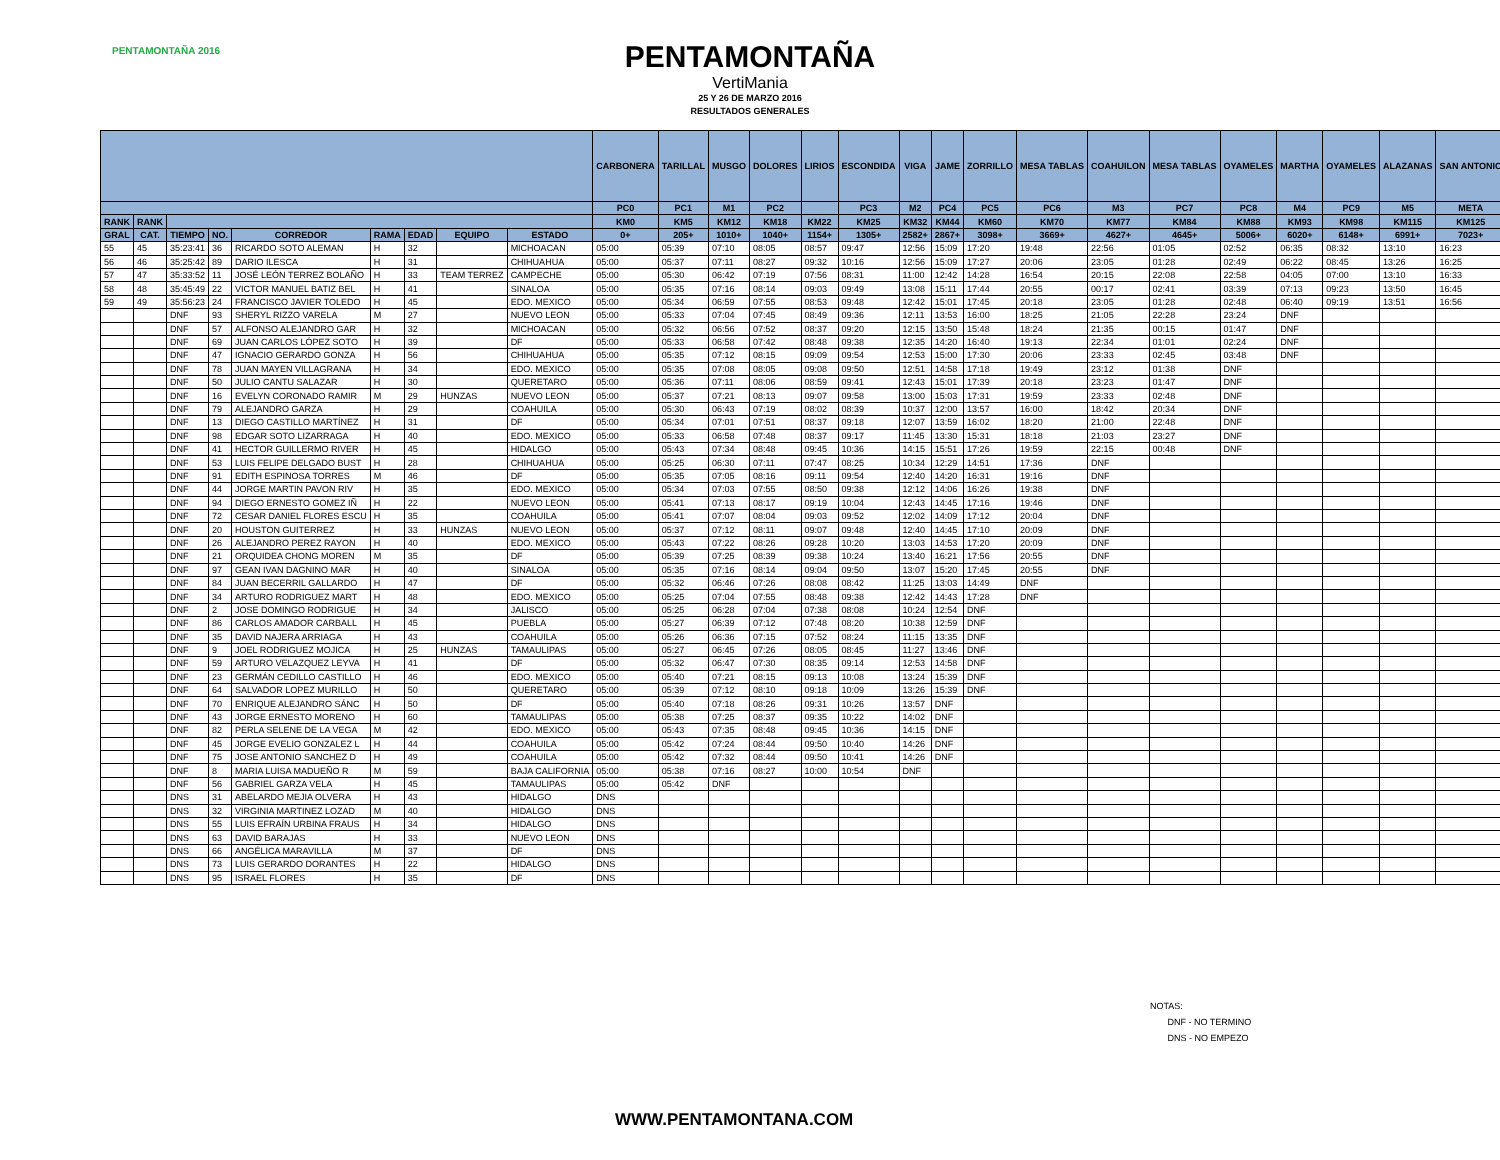PENTAMONTAÑA 2016
PENTAMONTAÑA
VertiMania
25 Y 26 DE MARZO 2016
RESULTADOS GENERALES
| | | | | | | | | | CARBONERA | TARILLAL | MUSGO | DOLORES | LIRIOS | ESCONDIDA | VIGA | JAME | ZORRILLO | MESA TABLAS | COAHUILON | MESA TABLAS | OYAMELES | MARTHA | OYAMELES | ALAZANAS | SAN ANTONIO |
| --- | --- | --- | --- | --- | --- | --- | --- | --- | --- | --- | --- | --- | --- | --- | --- | --- | --- | --- | --- | --- | --- | --- | --- | --- | --- |
| | | | | | | | | | PC0 | PC1 | M1 | PC2 | | PC3 | M2 | PC4 | PC5 | PC6 | M3 | PC7 | PC8 | M4 | PC9 | M5 | META |
| RANK | RANK | | | | | | | | KM0 | KM5 | KM12 | KM18 | KM22 | KM25 | KM32 | KM44 | KM60 | KM70 | KM77 | KM84 | KM88 | KM93 | KM98 | KM115 | KM125 |
| GRAL | CAT. | TIEMPO | NO. | CORREDOR | RAMA | EDAD | EQUIPO | ESTADO | 0+ | 205+ | 1010+ | 1040+ | 1154+ | 1305+ | 2582+ | 2867+ | 3098+ | 3669+ | 4627+ | 4645+ | 5006+ | 6020+ | 6148+ | 6991+ | 7023+ |
| 55 | 45 | 35:23:41 | 36 | RICARDO SOTO ALEMAN | H | 32 | | MICHOACAN | 05:00 | 05:39 | 07:10 | 08:05 | 08:57 | 09:47 | 12:56 | 15:09 | 17:20 | 19:48 | 22:56 | 01:05 | 02:52 | 06:35 | 08:32 | 13:10 | 16:23 |
| 56 | 46 | 35:25:42 | 89 | DARIO ILESCA | H | 31 | | CHIHUAHUA | 05:00 | 05:37 | 07:11 | 08:27 | 09:32 | 10:16 | 12:56 | 15:09 | 17:27 | 20:06 | 23:05 | 01:28 | 02:49 | 06:22 | 08:45 | 13:26 | 16:25 |
| 57 | 47 | 35:33:52 | 11 | JOSÉ LEÓN TERREZ BOLAÑO | H | 33 | TEAM TERREZ | CAMPECHE | 05:00 | 05:30 | 06:42 | 07:19 | 07:56 | 08:31 | 11:00 | 12:42 | 14:28 | 16:54 | 20:15 | 22:08 | 22:58 | 04:05 | 07:00 | 13:10 | 16:33 |
| 58 | 48 | 35:45:49 | 22 | VICTOR MANUEL BATIZ BEL | H | 41 | | SINALOA | 05:00 | 05:35 | 07:16 | 08:14 | 09:03 | 09:49 | 13:08 | 15:11 | 17:44 | 20:55 | 00:17 | 02:41 | 03:39 | 07:13 | 09:23 | 13:50 | 16:45 |
| 59 | 49 | 35:56:23 | 24 | FRANCISCO JAVIER TOLEDO | H | 45 | | EDO. MEXICO | 05:00 | 05:34 | 06:59 | 07:55 | 08:53 | 09:48 | 12:42 | 15:01 | 17:45 | 20:18 | 23:05 | 01:28 | 02:48 | 06:40 | 09:19 | 13:51 | 16:56 |
| | | DNF | 93 | SHERYL RIZZO VARELA | M | 27 | | NUEVO LEON | 05:00 | 05:33 | 07:04 | 07:45 | 08:49 | 09:36 | 12:11 | 13:53 | 16:00 | 18:25 | 21:05 | 22:28 | 23:24 | DNF | | | |
| | | DNF | 57 | ALFONSO ALEJANDRO GAR | H | 32 | | MICHOACAN | 05:00 | 05:32 | 06:56 | 07:52 | 08:37 | 09:20 | 12:15 | 13:50 | 15:48 | 18:24 | 21:35 | 00:15 | 01:47 | DNF | | | |
| | | DNF | 69 | JUAN CARLOS LÓPEZ SOTO | H | 39 | | DF | 05:00 | 05:33 | 06:58 | 07:42 | 08:48 | 09:38 | 12:35 | 14:20 | 16:40 | 19:13 | 22:34 | 01:01 | 02:24 | DNF | | | |
| | | DNF | 47 | IGNACIO GERARDO GONZA | H | 56 | | CHIHUAHUA | 05:00 | 05:35 | 07:12 | 08:15 | 09:09 | 09:54 | 12:53 | 15:00 | 17:30 | 20:06 | 23:33 | 02:45 | 03:48 | DNF | | | |
| | | DNF | 78 | JUAN MAYEN VILLAGRANA | H | 34 | | EDO. MEXICO | 05:00 | 05:35 | 07:08 | 08:05 | 09:08 | 09:50 | 12:51 | 14:58 | 17:18 | 19:49 | 23:12 | 01:38 | DNF | | | | |
| | | DNF | 50 | JULIO CANTU SALAZAR | H | 30 | | QUERETARO | 05:00 | 05:36 | 07:11 | 08:06 | 08:59 | 09:41 | 12:43 | 15:01 | 17:39 | 20:18 | 23:23 | 01:47 | DNF | | | | |
| | | DNF | 16 | EVELYN CORONADO RAMIR | M | 29 | HUNZAS | NUEVO LEON | 05:00 | 05:37 | 07:21 | 08:13 | 09:07 | 09:58 | 13:00 | 15:03 | 17:31 | 19:59 | 23:33 | 02:48 | DNF | | | | |
| | | DNF | 79 | ALEJANDRO GARZA | H | 29 | | COAHUILA | 05:00 | 05:30 | 06:43 | 07:19 | 08:02 | 08:39 | 10:37 | 12:00 | 13:57 | 16:00 | 18:42 | 20:34 | DNF | | | | |
| | | DNF | 13 | DIEGO CASTILLO MARTÍNEZ | H | 31 | | DF | 05:00 | 05:34 | 07:01 | 07:51 | 08:37 | 09:18 | 12:07 | 13:59 | 16:02 | 18:20 | 21:00 | 22:48 | DNF | | | | |
| | | DNF | 98 | EDGAR SOTO LIZARRAGA | H | 40 | | EDO. MEXICO | 05:00 | 05:33 | 06:58 | 07:48 | 08:37 | 09:17 | 11:45 | 13:30 | 15:31 | 18:18 | 21:03 | 23:27 | DNF | | | | |
| | | DNF | 41 | HECTOR GUILLERMO RIVER | H | 45 | | HIDALGO | 05:00 | 05:43 | 07:34 | 08:48 | 09:45 | 10:36 | 14:15 | 15:51 | 17:26 | 19:59 | 22:15 | 00:48 | DNF | | | | |
| | | DNF | 53 | LUIS FELIPE DELGADO BUST | H | 28 | | CHIHUAHUA | 05:00 | 05:25 | 06:30 | 07:11 | 07:47 | 08:25 | 10:34 | 12:29 | 14:51 | 17:36 | DNF | | | | | | |
| | | DNF | 91 | EDITH ESPINOSA TORRES | M | 46 | | DF | 05:00 | 05:35 | 07:05 | 08:16 | 09:11 | 09:54 | 12:40 | 14:20 | 16:31 | 19:16 | DNF | | | | | | |
| | | DNF | 44 | JORGE MARTIN PAVON RIV | H | 35 | | EDO. MEXICO | 05:00 | 05:34 | 07:03 | 07:55 | 08:50 | 09:38 | 12:12 | 14:06 | 16:26 | 19:38 | DNF | | | | | | |
| | | DNF | 94 | DIEGO ERNESTO GOMEZ IÑ | H | 22 | | NUEVO LEON | 05:00 | 05:41 | 07:13 | 08:17 | 09:19 | 10:04 | 12:43 | 14:45 | 17:16 | 19:46 | DNF | | | | | | |
| | | DNF | 72 | CESAR DANIEL FLORES ESCU | H | 35 | | COAHUILA | 05:00 | 05:41 | 07:07 | 08:04 | 09:03 | 09:52 | 12:02 | 14:09 | 17:12 | 20:04 | DNF | | | | | | |
| | | DNF | 20 | HOUSTON GUITERREZ | H | 33 | HUNZAS | NUEVO LEON | 05:00 | 05:37 | 07:12 | 08:11 | 09:07 | 09:48 | 12:40 | 14:45 | 17:10 | 20:09 | DNF | | | | | | |
| | | DNF | 26 | ALEJANDRO PEREZ RAYON | H | 40 | | EDO. MEXICO | 05:00 | 05:43 | 07:22 | 08:26 | 09:28 | 10:20 | 13:03 | 14:53 | 17:20 | 20:09 | DNF | | | | | | |
| | | DNF | 21 | ORQUIDEA CHONG MOREN | M | 35 | | DF | 05:00 | 05:39 | 07:25 | 08:39 | 09:38 | 10:24 | 13:40 | 16:21 | 17:56 | 20:55 | DNF | | | | | | |
| | | DNF | 97 | GEAN IVAN DAGNINO MAR | H | 40 | | SINALOA | 05:00 | 05:35 | 07:16 | 08:14 | 09:04 | 09:50 | 13:07 | 15:20 | 17:45 | 20:55 | DNF | | | | | | |
| | | DNF | 84 | JUAN BECERRIL GALLARDO | H | 47 | | DF | 05:00 | 05:32 | 06:46 | 07:26 | 08:08 | 08:42 | 11:25 | 13:03 | 14:49 | DNF | | | | | | | |
| | | DNF | 34 | ARTURO RODRIGUEZ MART | H | 48 | | EDO. MEXICO | 05:00 | 05:25 | 07:04 | 07:55 | 08:48 | 09:38 | 12:42 | 14:43 | 17:28 | DNF | | | | | | | |
| | | DNF | 2 | JOSE DOMINGO RODRIGUE | H | 34 | | JALISCO | 05:00 | 05:25 | 06:28 | 07:04 | 07:38 | 08:08 | 10:24 | 12:54 | DNF | | | | | | | | |
| | | DNF | 86 | CARLOS AMADOR CARBALL | H | 45 | | PUEBLA | 05:00 | 05:27 | 06:39 | 07:12 | 07:48 | 08:20 | 10:38 | 12:59 | DNF | | | | | | | | |
| | | DNF | 35 | DAVID NAJERA ARRIAGA | H | 43 | | COAHUILA | 05:00 | 05:26 | 06:36 | 07:15 | 07:52 | 08:24 | 11:15 | 13:35 | DNF | | | | | | | | |
| | | DNF | 9 | JOEL RODRIGUEZ MOJICA | H | 25 | HUNZAS | TAMAULIPAS | 05:00 | 05:27 | 06:45 | 07:26 | 08:05 | 08:45 | 11:27 | 13:46 | DNF | | | | | | | | |
| | | DNF | 59 | ARTURO VELAZQUEZ LEYVA | H | 41 | | DF | 05:00 | 05:32 | 06:47 | 07:30 | 08:35 | 09:14 | 12:53 | 14:58 | DNF | | | | | | | | |
| | | DNF | 23 | GERMÁN CEDILLO CASTILLO | H | 46 | | EDO. MEXICO | 05:00 | 05:40 | 07:21 | 08:15 | 09:13 | 10:08 | 13:24 | 15:39 | DNF | | | | | | | | |
| | | DNF | 64 | SALVADOR LOPEZ MURILLO | H | 50 | | QUERETARO | 05:00 | 05:39 | 07:12 | 08:10 | 09:18 | 10:09 | 13:26 | 15:39 | DNF | | | | | | | | |
| | | DNF | 70 | ENRIQUE ALEJANDRO SÁNC | H | 50 | | DF | 05:00 | 05:40 | 07:18 | 08:26 | 09:31 | 10:26 | 13:57 | DNF | | | | | | | | | |
| | | DNF | 43 | JORGE ERNESTO MORENO | H | 60 | | TAMAULIPAS | 05:00 | 05:38 | 07:25 | 08:37 | 09:35 | 10:22 | 14:02 | DNF | | | | | | | | | |
| | | DNF | 82 | PERLA SELENE DE LA VEGA | M | 42 | | EDO. MEXICO | 05:00 | 05:43 | 07:35 | 08:48 | 09:45 | 10:36 | 14:15 | DNF | | | | | | | | | |
| | | DNF | 45 | JORGE EVELIO GONZALEZ L | H | 44 | | COAHUILA | 05:00 | 05:42 | 07:24 | 08:44 | 09:50 | 10:40 | 14:26 | DNF | | | | | | | | | |
| | | DNF | 75 | JOSE ANTONIO SANCHEZ D | H | 49 | | COAHUILA | 05:00 | 05:42 | 07:32 | 08:44 | 09:50 | 10:41 | 14:26 | DNF | | | | | | | | | |
| | | DNF | 8 | MARIA LUISA MADUEÑO R | M | 59 | | BAJA CALIFORNIA | 05:00 | 05:38 | 07:16 | 08:27 | 10:00 | 10:54 | DNF | | | | | | | | | | |
| | | DNF | 56 | GABRIEL GARZA VELA | H | 45 | | TAMAULIPAS | 05:00 | 05:42 | DNF | | | | | | | | | | | | | | |
| | | DNS | 31 | ABELARDO MEJIA OLVERA | H | 43 | | HIDALGO | DNS | | | | | | | | | | | | | | | | |
| | | DNS | 32 | VIRGINIA MARTINEZ LOZAD | M | 40 | | HIDALGO | DNS | | | | | | | | | | | | | | | | |
| | | DNS | 55 | LUIS EFRAÍN URBINA FRAUS | H | 34 | | HIDALGO | DNS | | | | | | | | | | | | | | | | |
| | | DNS | 63 | DAVID BARAJAS | H | 33 | | NUEVO LEON | DNS | | | | | | | | | | | | | | | | |
| | | DNS | 66 | ANGÉLICA MARAVILLA | M | 37 | | DF | DNS | | | | | | | | | | | | | | | | |
| | | DNS | 73 | LUIS GERARDO DORANTES | H | 22 | | HIDALGO | DNS | | | | | | | | | | | | | | | | |
| | | DNS | 95 | ISRAEL FLORES | H | 35 | | DF | DNS | | | | | | | | | | | | | | | | |
NOTAS:
DNF - NO TERMINO
DNS - NO EMPEZO
WWW.PENTAMONTANA.COM